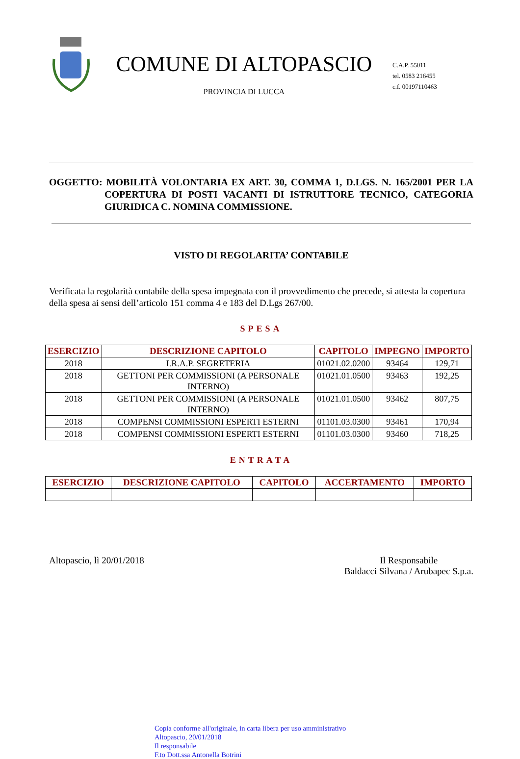COMUNE DI ALTOPASCIO
PROVINCIA DI LUCCA
C.A.P. 55011
tel. 0583 216455
c.f. 00197110463
OGGETTO: MOBILITÀ VOLONTARIA EX ART. 30, COMMA 1, D.LGS. N. 165/2001 PER LA COPERTURA DI POSTI VACANTI DI ISTRUTTORE TECNICO, CATEGORIA GIURIDICA C. NOMINA COMMISSIONE.
VISTO DI REGOLARITA’ CONTABILE
Verificata la regolarità contabile della spesa impegnata con il provvedimento che precede, si attesta la copertura della spesa ai sensi dell’articolo 151 comma 4 e 183 del D.Lgs 267/00.
SPESA
| ESERCIZIO | DESCRIZIONE CAPITOLO | CAPITOLO | IMPEGNO | IMPORTO |
| --- | --- | --- | --- | --- |
| 2018 | I.R.A.P. SEGRETERIA | 01021.02.0200 | 93464 | 129,71 |
| 2018 | GETTONI PER COMMISSIONI (A PERSONALE INTERNO) | 01021.01.0500 | 93463 | 192,25 |
| 2018 | GETTONI PER COMMISSIONI (A PERSONALE INTERNO) | 01021.01.0500 | 93462 | 807,75 |
| 2018 | COMPENSI COMMISSIONI ESPERTI ESTERNI | 01101.03.0300 | 93461 | 170,94 |
| 2018 | COMPENSI COMMISSIONI ESPERTI ESTERNI | 01101.03.0300 | 93460 | 718,25 |
ENTRATA
| ESERCIZIO | DESCRIZIONE CAPITOLO | CAPITOLO | ACCERTAMENTO | IMPORTO |
| --- | --- | --- | --- | --- |
Altopascio, lì 20/01/2018 Il Responsabile
Baldacci Silvana / Arubapec S.p.a.
Copia conforme all'originale, in carta libera per uso amministrativo
Altopascio, 20/01/2018
Il responsabile
F.to Dott.ssa Antonella Botrini